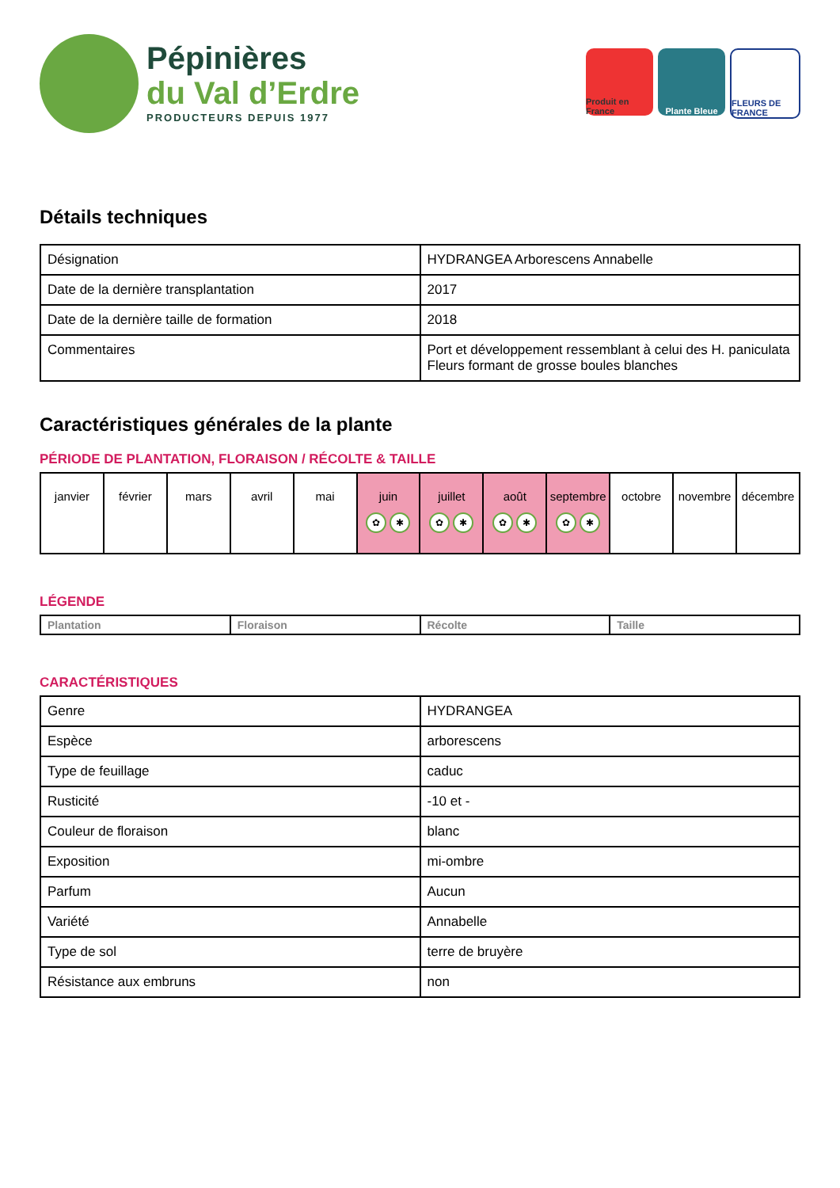Pépinières
du Val d’Erdre
PRODUCTEURS DEPUIS 1977
Produit en France
Plante Bleue FLEURS DE FRANCE
Détails techniques
| Désignation | HYDRANGEA Arborescens Annabelle |
| Date de la dernière transplantation | 2017 |
| Date de la dernière taille de formation | 2018 |
| Commentaires | Port et développement ressemblant à celui des H. paniculata Fleurs formant de grosse boules blanches |
Caractéristiques générales de la plante
PÉRIODE DE PLANTATION, FLORAISON / RÉCOLTE & TAILLE
| janvier | février | mars | avril | mai | juin ✿ ✱ | juillet ✿ ✱ | août ✿ ✱ | septembre ✿ ✱ | octobre | novembre | décembre |
LÉGENDE
| Plantation | Floraison | Récolte | Taille |
CARACTÉRISTIQUES
| Genre | HYDRANGEA |
| Espèce | arborescens |
| Type de feuillage | caduc |
| Rusticité | -10 et - |
| Couleur de floraison | blanc |
| Exposition | mi-ombre |
| Parfum | Aucun |
| Variété | Annabelle |
| Type de sol | terre de bruyère |
| Résistance aux embruns | non |